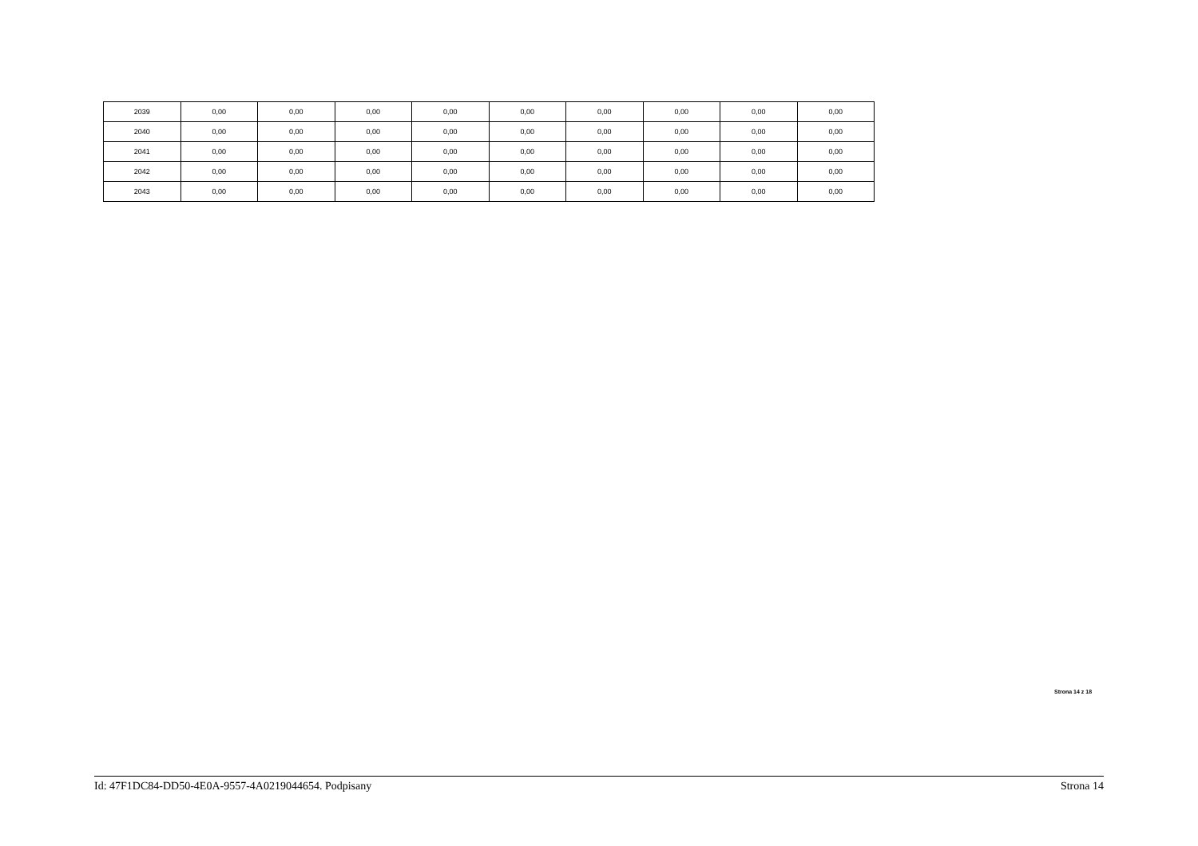| 2039 | 0,00 | 0,00 | 0,00 | 0,00 | 0,00 | 0,00 | 0,00 | 0,00 | 0,00 |
| 2040 | 0,00 | 0,00 | 0,00 | 0,00 | 0,00 | 0,00 | 0,00 | 0,00 | 0,00 |
| 2041 | 0,00 | 0,00 | 0,00 | 0,00 | 0,00 | 0,00 | 0,00 | 0,00 | 0,00 |
| 2042 | 0,00 | 0,00 | 0,00 | 0,00 | 0,00 | 0,00 | 0,00 | 0,00 | 0,00 |
| 2043 | 0,00 | 0,00 | 0,00 | 0,00 | 0,00 | 0,00 | 0,00 | 0,00 | 0,00 |
Strona 14 z 18
Id: 47F1DC84-DD50-4E0A-9557-4A0219044654. Podpisany Strona 14